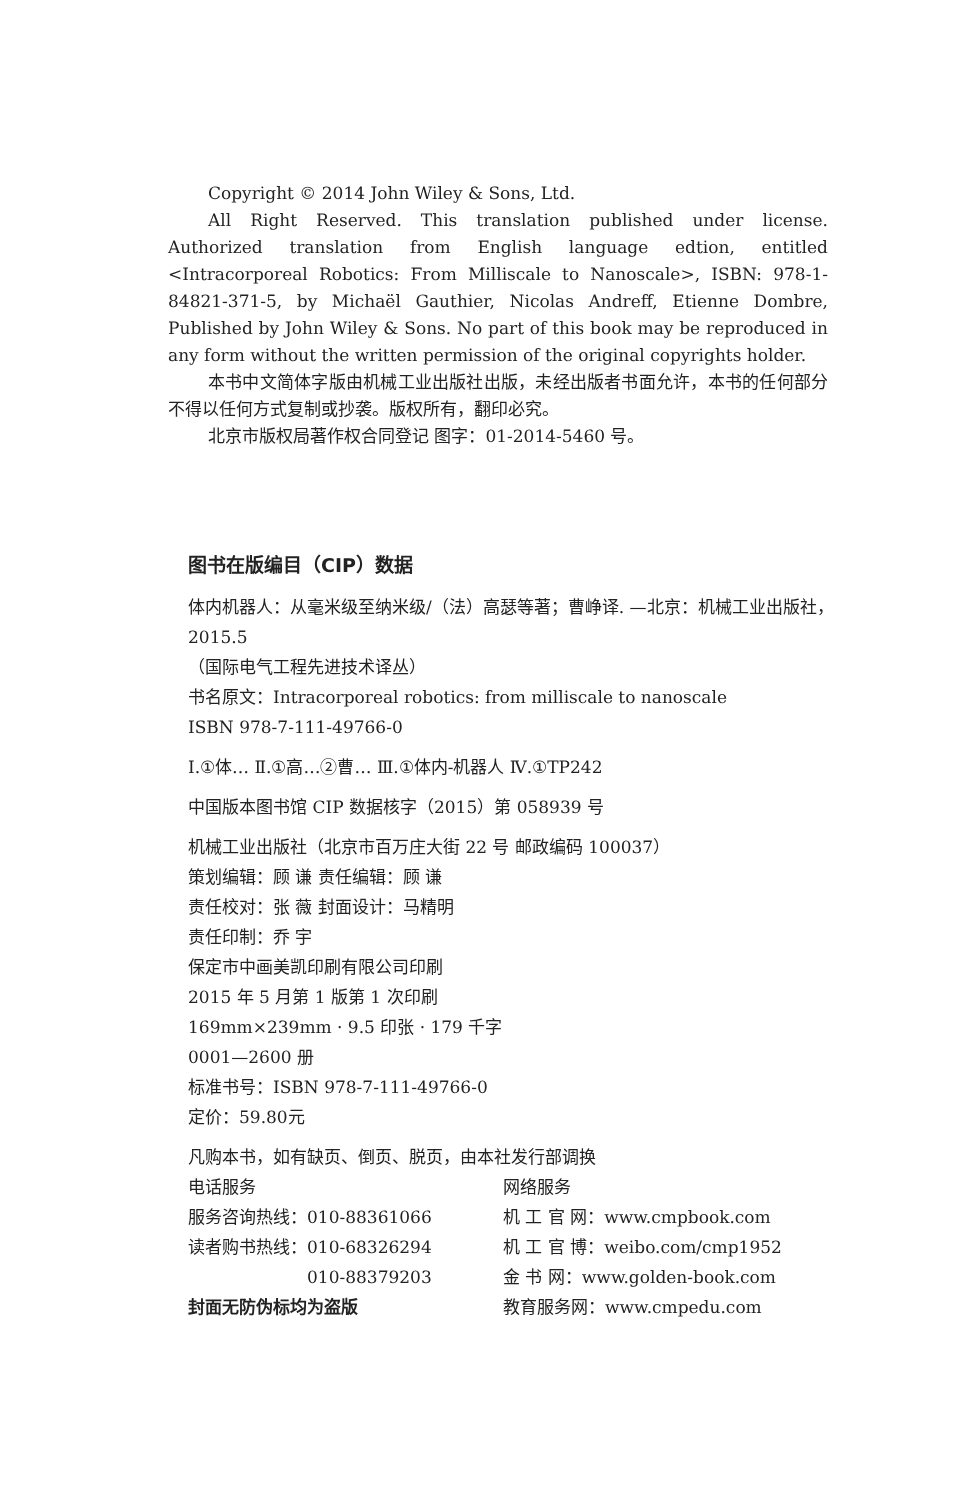Copyright © 2014 John Wiley & Sons, Ltd.
All Right Reserved. This translation published under license. Authorized translation from English language edtion, entitled <Intracorporeal Robotics: From Milliscale to Nanoscale>, ISBN: 978-1-84821-371-5, by Michaël Gauthier, Nicolas Andreff, Etienne Dombre, Published by John Wiley & Sons. No part of this book may be reproduced in any form without the written permission of the original copyrights holder.
本书中文简体字版由机械工业出版社出版，未经出版者书面允许，本书的任何部分不得以任何方式复制或抄袭。版权所有，翻印必究。
北京市版权局著作权合同登记 图字：01-2014-5460 号。
图书在版编目（CIP）数据
体内机器人：从毫米级至纳米级/（法）高瑟等著；曹峥译. —北京：机械工业出版社，2015.5
（国际电气工程先进技术译丛）
书名原文：Intracorporeal robotics: from milliscale to nanoscale
ISBN 978-7-111-49766-0
Ⅰ.①体… Ⅱ.①高…②曹… Ⅲ.①体内-机器人 Ⅳ.①TP242
中国版本图书馆 CIP 数据核字（2015）第 058939 号
机械工业出版社（北京市百万庄大街 22 号 邮政编码 100037）
策划编辑：顾 谦 责任编辑：顾 谦
责任校对：张 薇 封面设计：马精明
责任印制：乔 宇
保定市中画美凯印刷有限公司印刷
2015 年 5 月第 1 版第 1 次印刷
169mm×239mm · 9.5 印张 · 179 千字
0001—2600 册
标准书号：ISBN 978-7-111-49766-0
定价：59.80元
凡购本书，如有缺页、倒页、脱页，由本社发行部调换
电话服务 网络服务
服务咨询热线：010-88361066 机 工 官 网：www.cmpbook.com
读者购书热线：010-68326294 机 工 官 博：weibo.com/cmp1952
　　　　　　　010-88379203 金 书 网：www.golden-book.com
封面无防伪标均为盗版 教育服务网：www.cmpedu.com